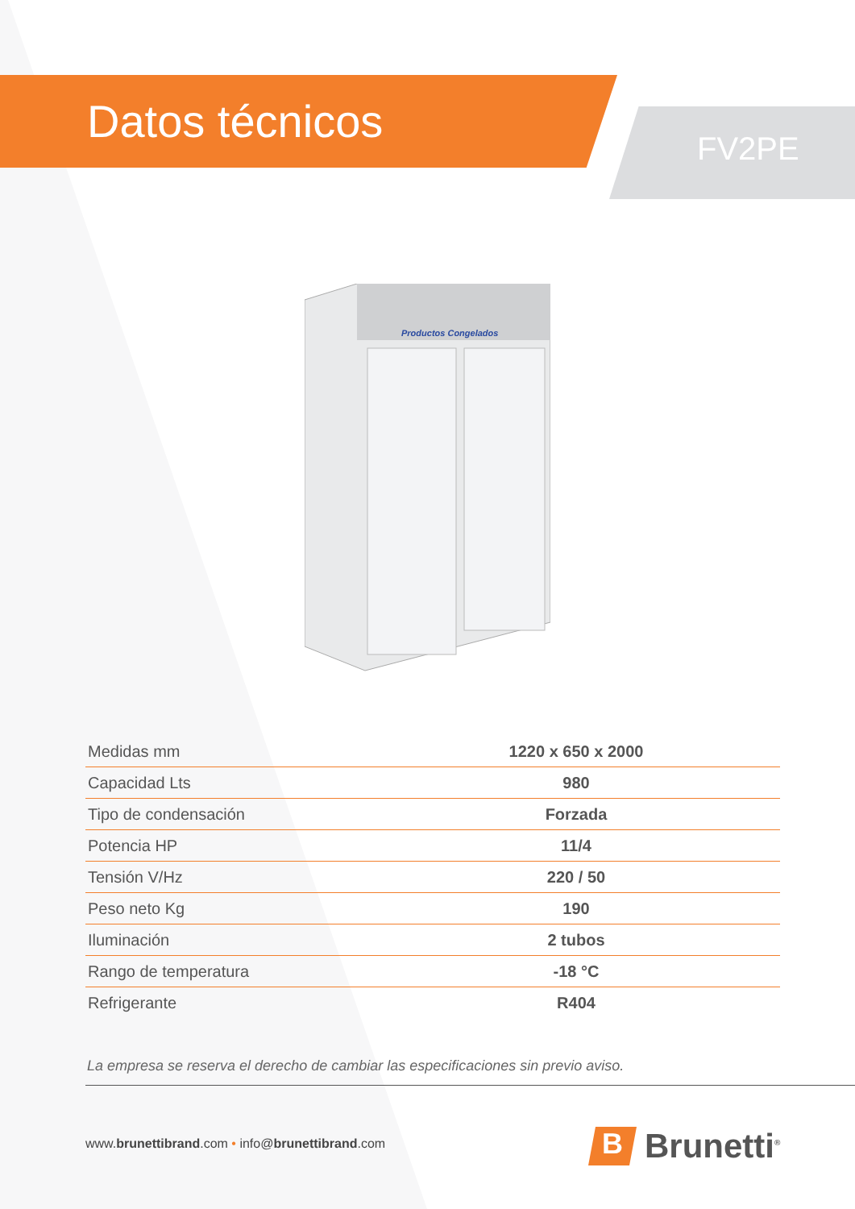Datos técnicos
FV2PE
Productos Congelados
| Medidas mm | 1220 x 650 x 2000 |
| Capacidad Lts | 980 |
| Tipo de condensación | Forzada |
| Potencia HP | 11/4 |
| Tensión V/Hz | 220 / 50 |
| Peso neto Kg | 190 |
| Iluminación | 2 tubos |
| Rango de temperatura | -18 °C |
| Refrigerante | R404 |
La empresa se reserva el derecho de cambiar las especificaciones sin previo aviso.
www.brunettibrand.com • info@brunettibrand.com
B
Brunetti<sup>®</sup>